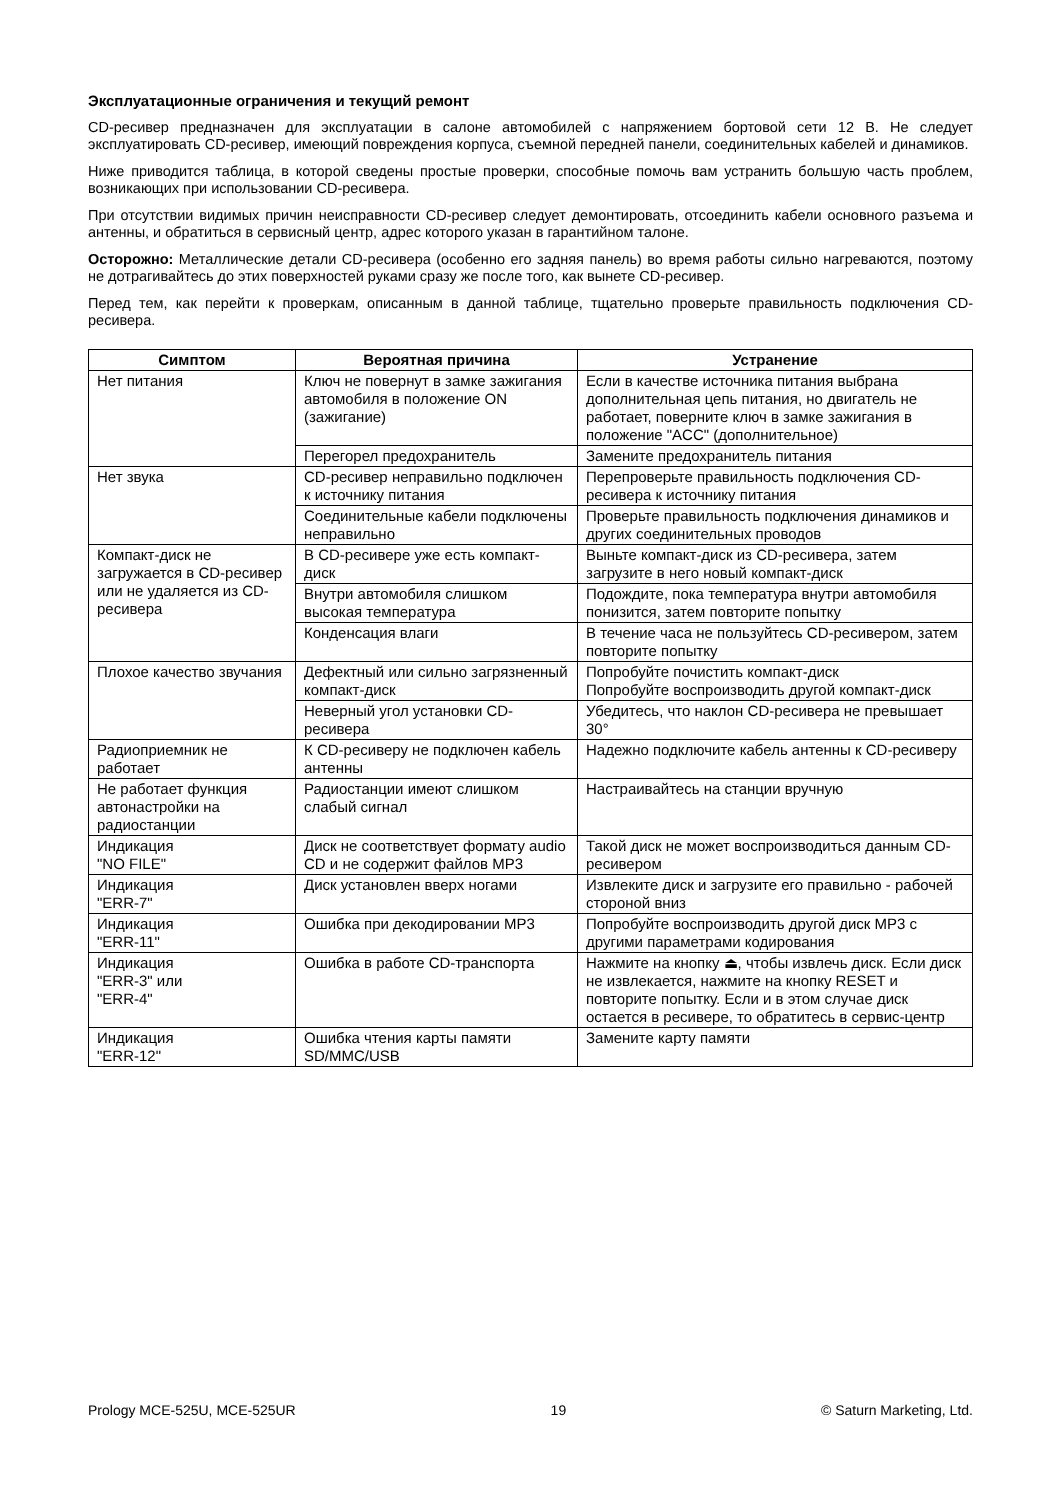Эксплуатационные ограничения и текущий ремонт
CD-ресивер предназначен для эксплуатации в салоне автомобилей с напряжением бортовой сети 12 В. Не следует эксплуатировать CD-ресивер, имеющий повреждения корпуса, съемной передней панели, соединительных кабелей и динамиков.
Ниже приводится таблица, в которой сведены простые проверки, способные помочь вам устранить большую часть проблем, возникающих при использовании CD-ресивера.
При отсутствии видимых причин неисправности CD-ресивер следует демонтировать, отсоединить кабели основного разъема и антенны, и обратиться в сервисный центр, адрес которого указан в гарантийном талоне.
Осторожно: Металлические детали CD-ресивера (особенно его задняя панель) во время работы сильно нагреваются, поэтому не дотрагивайтесь до этих поверхностей руками сразу же после того, как вынете CD-ресивер.
Перед тем, как перейти к проверкам, описанным в данной таблице, тщательно проверьте правильность подключения CD-ресивера.
| Симптом | Вероятная причина | Устранение |
| --- | --- | --- |
| Нет питания | Ключ не повернут в замке зажигания автомобиля в положение ON (зажигание) | Если в качестве источника питания выбрана дополнительная цепь питания, но двигатель не работает, поверните ключ в замке зажигания в положение "ACC" (дополнительное) |
| | Перегорел предохранитель | Замените предохранитель питания |
| Нет звука | CD-ресивер неправильно подключен к источнику питания | Перепроверьте правильность подключения CD-ресивера к источнику питания |
| | Соединительные кабели подключены неправильно | Проверьте правильность подключения динамиков и других соединительных проводов |
| Компакт-диск не загружается в CD-ресивер или не удаляется из CD-ресивера | В CD-ресивере уже есть компакт-диск | Выньте компакт-диск из CD-ресивера, затем загрузите в него новый компакт-диск |
| | Внутри автомобиля слишком высокая температура | Подождите, пока температура внутри автомобиля понизится, затем повторите попытку |
| | Конденсация влаги | В течение часа не пользуйтесь CD-ресивером, затем повторите попытку |
| Плохое качество звучания | Дефектный или сильно загрязненный компакт-диск | Попробуйте почистить компакт-диск Попробуйте воспроизводить другой компакт-диск |
| | Неверный угол установки CD-ресивера | Убедитесь, что наклон CD-ресивера не превышает 30° |
| Радиоприемник не работает | К CD-ресиверу не подключен кабель антенны | Надежно подключите кабель антенны к CD-ресиверу |
| Не работает функция автонастройки на радиостанции | Радиостанции имеют слишком слабый сигнал | Настраивайтесь на станции вручную |
| Индикация "NO FILE" | Диск не соответствует формату audio CD и не содержит файлов MP3 | Такой диск не может воспроизводиться данным CD-ресивером |
| Индикация "ERR-7" | Диск установлен вверх ногами | Извлеките диск и загрузите его правильно - рабочей стороной вниз |
| Индикация "ERR-11" | Ошибка при декодировании MP3 | Попробуйте воспроизводить другой диск MP3 с другими параметрами кодирования |
| Индикация "ERR-3" или "ERR-4" | Ошибка в работе CD-транспорта | Нажмите на кнопку ⏏, чтобы извлечь диск. Если диск не извлекается, нажмите на кнопку RESET и повторите попытку. Если и в этом случае диск остается в ресивере, то обратитесь в сервис-центр |
| Индикация "ERR-12" | Ошибка чтения карты памяти SD/MMC/USB | Замените карту памяти |
Prology MCE-525U, MCE-525UR 19 © Saturn Marketing, Ltd.